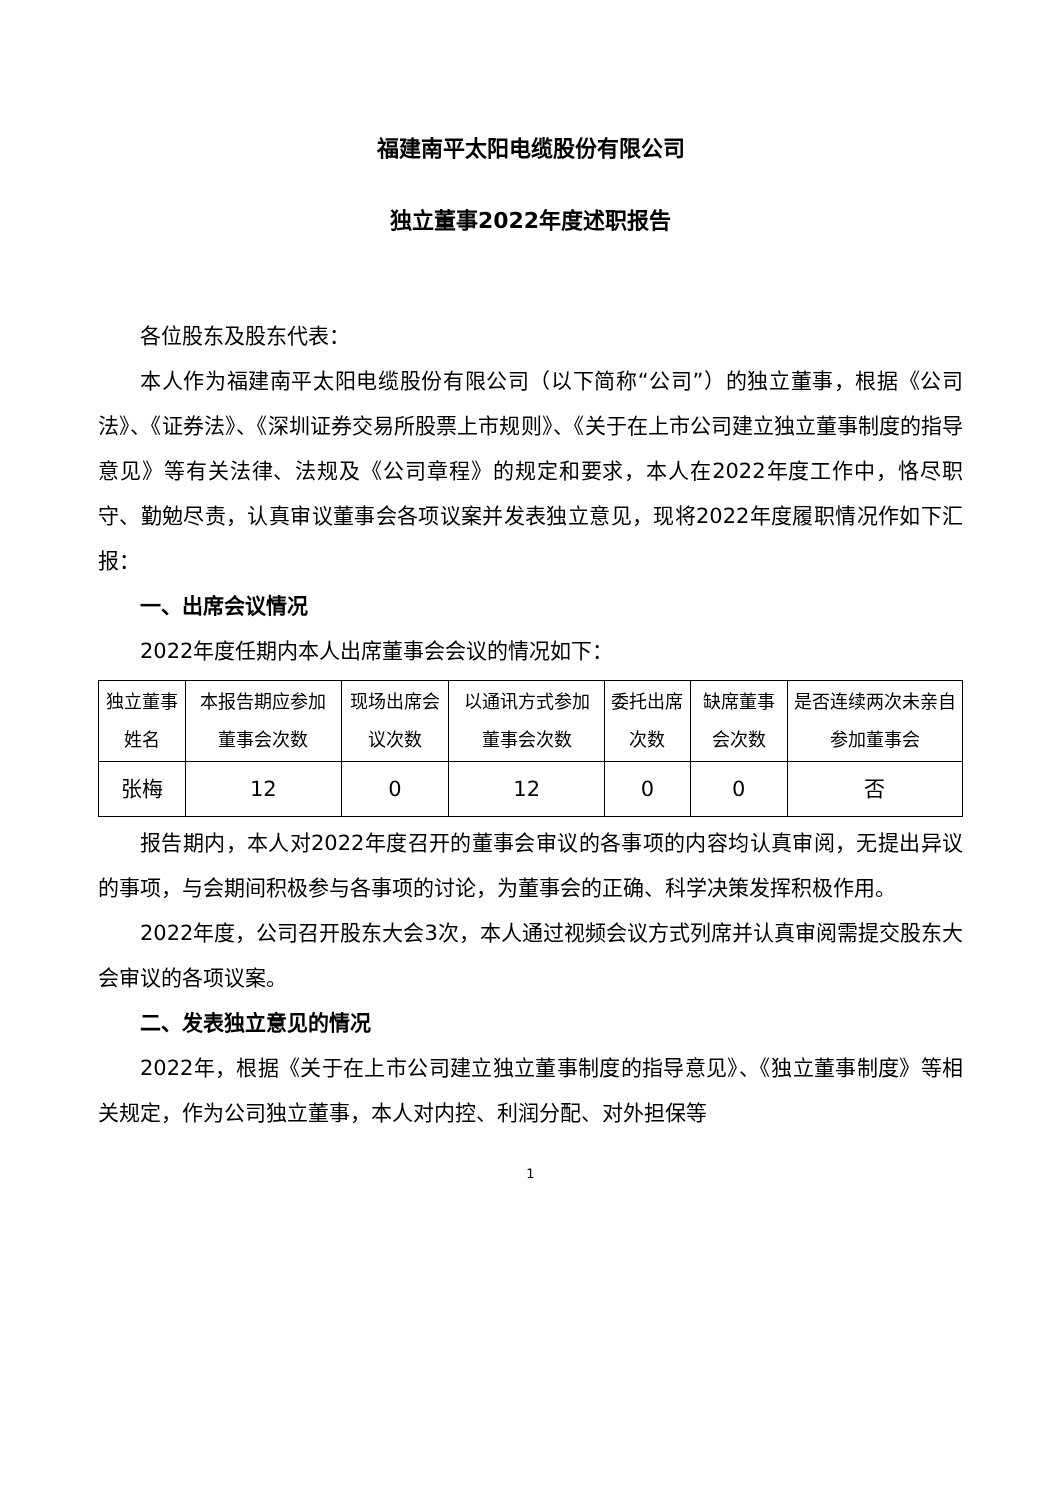福建南平太阳电缆股份有限公司
独立董事2022年度述职报告
各位股东及股东代表：
本人作为福建南平太阳电缆股份有限公司（以下简称“公司”）的独立董事，根据《公司法》、《证券法》、《深圳证券交易所股票上市规则》、《关于在上市公司建立独立董事制度的指导意见》等有关法律、法规及《公司章程》的规定和要求，本人在2022年度工作中，恪尽职守、勤勉尽责，认真审议董事会各项议案并发表独立意见，现将2022年度履职情况作如下汇报：
一、出席会议情况
2022年度任期内本人出席董事会会议的情况如下：
| 独立董事姓名 | 本报告期应参加董事会次数 | 现场出席会议次数 | 以通讯方式参加董事会次数 | 委托出席次数 | 缺席董事会次数 | 是否连续两次未亲自参加董事会 |
| 张梅 | 12 | 0 | 12 | 0 | 0 | 否 |
报告期内，本人对2022年度召开的董事会审议的各事项的内容均认真审阅，无提出异议的事项，与会期间积极参与各事项的讨论，为董事会的正确、科学决策发挥积极作用。
2022年度，公司召开股东大会3次，本人通过视频会议方式列席并认真审阅需提交股东大会审议的各项议案。
二、发表独立意见的情况
2022年，根据《关于在上市公司建立独立董事制度的指导意见》、《独立董事制度》等相关规定，作为公司独立董事，本人对内控、利润分配、对外担保等
1